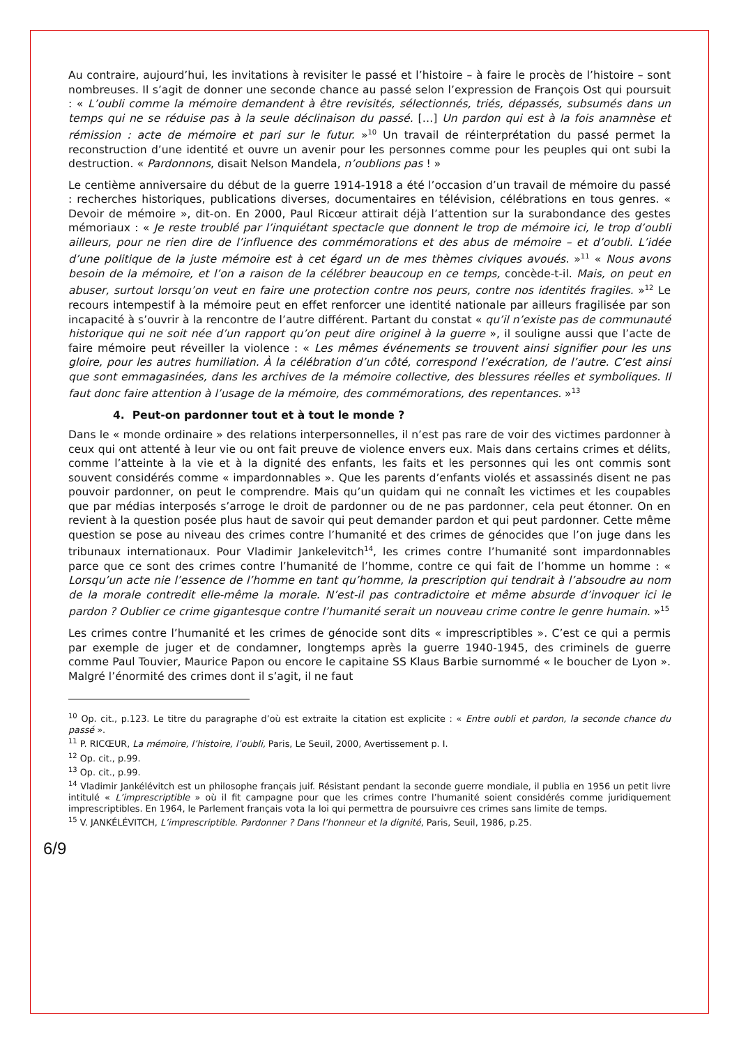Au contraire, aujourd’hui, les invitations à revisiter le passé et l’histoire – à faire le procès de l’histoire – sont nombreuses. Il s’agit de donner une seconde chance au passé selon l’expression de François Ost qui poursuit : « L’oubli comme la mémoire demandent à être revisités, sélectionnés, triés, dépassés, subsumés dans un temps qui ne se réduise pas à la seule déclinaison du passé. […] Un pardon qui est à la fois anamnèse et rémission : acte de mémoire et pari sur le futur. »<sup>10</sup> Un travail de réinterprétation du passé permet la reconstruction d’une identité et ouvre un avenir pour les personnes comme pour les peuples qui ont subi la destruction. « Pardonnons, disait Nelson Mandela, n’oublions pas ! »
Le centième anniversaire du début de la guerre 1914-1918 a été l’occasion d’un travail de mémoire du passé : recherches historiques, publications diverses, documentaires en télévision, célébrations en tous genres. « Devoir de mémoire », dit-on. En 2000, Paul Ricœur attirait déjà l’attention sur la surabondance des gestes mémoriaux : « Je reste troublé par l’inquiétant spectacle que donnent le trop de mémoire ici, le trop d’oubli ailleurs, pour ne rien dire de l’influence des commémorations et des abus de mémoire – et d’oubli. L’idée d’une politique de la juste mémoire est à cet égard un de mes thèmes civiques avoués. »<sup>11</sup> « Nous avons besoin de la mémoire, et l’on a raison de la célébrer beaucoup en ce temps, concède-t-il. Mais, on peut en abuser, surtout lorsqu’on veut en faire une protection contre nos peurs, contre nos identités fragiles. »<sup>12</sup> Le recours intempestif à la mémoire peut en effet renforcer une identité nationale par ailleurs fragilisée par son incapacité à s’ouvrir à la rencontre de l’autre différent. Partant du constat « qu’il n’existe pas de communauté historique qui ne soit née d’un rapport qu’on peut dire originel à la guerre », il souligne aussi que l’acte de faire mémoire peut réveiller la violence : « Les mêmes événements se trouvent ainsi signifier pour les uns gloire, pour les autres humiliation. À la célébration d’un côté, correspond l’exécration, de l’autre. C’est ainsi que sont emmagasinées, dans les archives de la mémoire collective, des blessures réelles et symboliques. Il faut donc faire attention à l’usage de la mémoire, des commémorations, des repentances. »<sup>13</sup>
4. Peut-on pardonner tout et à tout le monde ?
Dans le « monde ordinaire » des relations interpersonnelles, il n’est pas rare de voir des victimes pardonner à ceux qui ont attenté à leur vie ou ont fait preuve de violence envers eux. Mais dans certains crimes et délits, comme l’atteinte à la vie et à la dignité des enfants, les faits et les personnes qui les ont commis sont souvent considérés comme « impardonnables ». Que les parents d’enfants violés et assassinés disent ne pas pouvoir pardonner, on peut le comprendre. Mais qu’un quidam qui ne connaît les victimes et les coupables que par médias interposés s’arroge le droit de pardonner ou de ne pas pardonner, cela peut étonner. On en revient à la question posée plus haut de savoir qui peut demander pardon et qui peut pardonner. Cette même question se pose au niveau des crimes contre l’humanité et des crimes de génocides que l’on juge dans les tribunaux internationaux. Pour Vladimir Jankelevitch<sup>14</sup>, les crimes contre l’humanité sont impardonnables parce que ce sont des crimes contre l’humanité de l’homme, contre ce qui fait de l’homme un homme : « Lorsqu’un acte nie l’essence de l’homme en tant qu’homme, la prescription qui tendrait à l’absoudre au nom de la morale contredit elle-même la morale. N’est-il pas contradictoire et même absurde d’invoquer ici le pardon ? Oublier ce crime gigantesque contre l’humanité serait un nouveau crime contre le genre humain. »<sup>15</sup>
Les crimes contre l’humanité et les crimes de génocide sont dits « imprescriptibles ». C’est ce qui a permis par exemple de juger et de condamner, longtemps après la guerre 1940-1945, des criminels de guerre comme Paul Touvier, Maurice Papon ou encore le capitaine SS Klaus Barbie surnommé « le boucher de Lyon ». Malgré l’énormité des crimes dont il s’agit, il ne faut
<sup>10</sup> Op. cit., p.123. Le titre du paragraphe d’où est extraite la citation est explicite : « Entre oubli et pardon, la seconde chance du passé ».
<sup>11</sup> P. RICŒUR, La mémoire, l’histoire, l’oubli, Paris, Le Seuil, 2000, Avertissement p. I.
<sup>12</sup> Op. cit., p.99.
<sup>13</sup> Op. cit., p.99.
<sup>14</sup> Vladimir Jankélévitch est un philosophe français juif. Résistant pendant la seconde guerre mondiale, il publia en 1956 un petit livre intitulé « L’imprescriptible » où il fit campagne pour que les crimes contre l’humanité soient considérés comme juridiquement imprescriptibles. En 1964, le Parlement français vota la loi qui permettra de poursuivre ces crimes sans limite de temps.
<sup>15</sup> V. JANKÉLÉVITCH, L’imprescriptible. Pardonner ? Dans l’honneur et la dignité, Paris, Seuil, 1986, p.25.
6/9